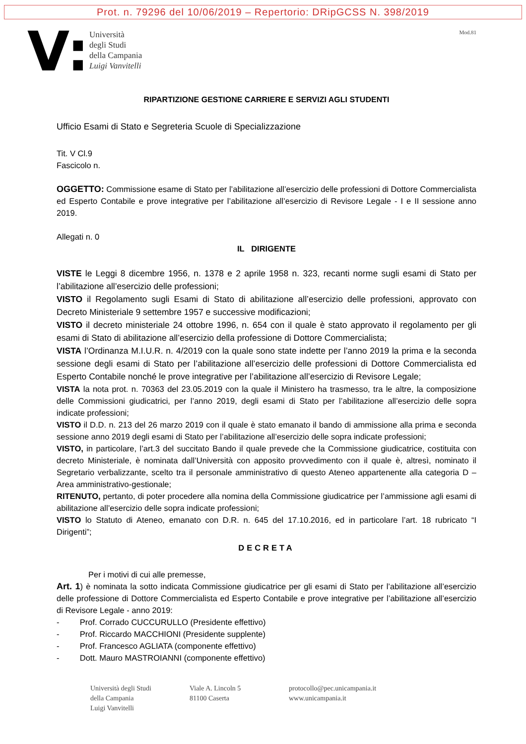Prot. n. 79296 del 10/06/2019 – Repertorio: DRipGCSS N. 398/2019
V:
Università
degli Studi
della Campania
Luigi Vanvitelli
Mod.81
RIPARTIZIONE GESTIONE CARRIERE E SERVIZI AGLI STUDENTI
Ufficio Esami di Stato e Segreteria Scuole di Specializzazione
Tit. V Cl.9
Fascicolo n.
OGGETTO: Commissione esame di Stato per l’abilitazione all’esercizio delle professioni di Dottore Commercialista ed Esperto Contabile e prove integrative per l’abilitazione all’esercizio di Revisore Legale - I e II sessione anno 2019.
Allegati n. 0
IL DIRIGENTE
VISTE le Leggi 8 dicembre 1956, n. 1378 e 2 aprile 1958 n. 323, recanti norme sugli esami di Stato per l’abilitazione all’esercizio delle professioni;
VISTO il Regolamento sugli Esami di Stato di abilitazione all’esercizio delle professioni, approvato con Decreto Ministeriale 9 settembre 1957 e successive modificazioni;
VISTO il decreto ministeriale 24 ottobre 1996, n. 654 con il quale è stato approvato il regolamento per gli esami di Stato di abilitazione all’esercizio della professione di Dottore Commercialista;
VISTA l’Ordinanza M.I.U.R. n. 4/2019 con la quale sono state indette per l’anno 2019 la prima e la seconda sessione degli esami di Stato per l’abilitazione all’esercizio delle professioni di Dottore Commercialista ed Esperto Contabile nonché le prove integrative per l’abilitazione all’esercizio di Revisore Legale;
VISTA la nota prot. n. 70363 del 23.05.2019 con la quale il Ministero ha trasmesso, tra le altre, la composizione delle Commissioni giudicatrici, per l’anno 2019, degli esami di Stato per l’abilitazione all’esercizio delle sopra indicate professioni;
VISTO il D.D. n. 213 del 26 marzo 2019 con il quale è stato emanato il bando di ammissione alla prima e seconda sessione anno 2019 degli esami di Stato per l’abilitazione all’esercizio delle sopra indicate professioni;
VISTO, in particolare, l’art.3 del succitato Bando il quale prevede che la Commissione giudicatrice, costituita con decreto Ministeriale, è nominata dall’Università con apposito provvedimento con il quale è, altresì, nominato il Segretario verbalizzante, scelto tra il personale amministrativo di questo Ateneo appartenente alla categoria D – Area amministrativo-gestionale;
RITENUTO, pertanto, di poter procedere alla nomina della Commissione giudicatrice per l’ammissione agli esami di abilitazione all’esercizio delle sopra indicate professioni;
VISTO lo Statuto di Ateneo, emanato con D.R. n. 645 del 17.10.2016, ed in particolare l’art. 18 rubricato “I Dirigenti”;
DECRETA
Per i motivi di cui alle premesse,
Art. 1) è nominata la sotto indicata Commissione giudicatrice per gli esami di Stato per l’abilitazione all’esercizio delle professione di Dottore Commercialista ed Esperto Contabile e prove integrative per l’abilitazione all’esercizio di Revisore Legale - anno 2019:
- Prof. Corrado CUCCURULLO (Presidente effettivo)
- Prof. Riccardo MACCHIONI (Presidente supplente)
- Prof. Francesco AGLIATA (componente effettivo)
- Dott. Mauro MASTROIANNI (componente effettivo)
Università degli Studi
della Campania
Luigi Vanvitelli
Viale A. Lincoln 5
81100 Caserta
protocollo@pec.unicampania.it
www.unicampania.it